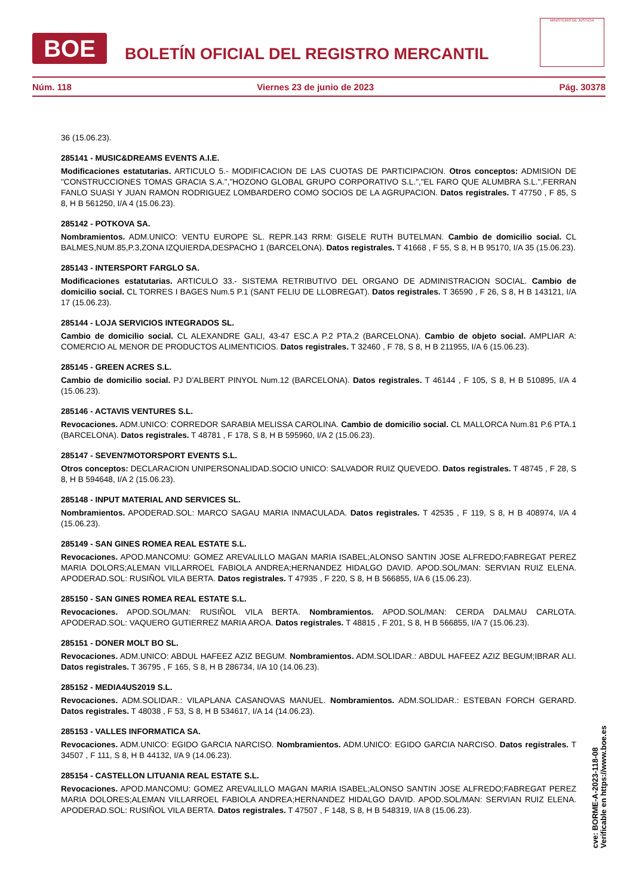BOE
BOLETÍN OFICIAL DEL REGISTRO MERCANTIL
MINISTERIO DE JUSTICIA
Núm. 118 Viernes 23 de junio de 2023 Pág. 30378
36 (15.06.23).
285141 - MUSIC&DREAMS EVENTS A.I.E.
Modificaciones estatutarias. ARTICULO 5.- MODIFICACION DE LAS CUOTAS DE PARTICIPACION. Otros conceptos: ADMISION DE "CONSTRUCCIONES TOMAS GRACIA S.A.","HOZONO GLOBAL GRUPO CORPORATIVO S.L.","EL FARO QUE ALUMBRA S.L.",FERRAN FANLO SUASI Y JUAN RAMON RODRIGUEZ LOMBARDERO COMO SOCIOS DE LA AGRUPACION. Datos registrales. T 47750 , F 85, S 8, H B 561250, I/A 4 (15.06.23).
285142 - POTKOVA SA.
Nombramientos. ADM.UNICO: VENTU EUROPE SL. REPR.143 RRM: GISELE RUTH BUTELMAN. Cambio de domicilio social. CL BALMES,NUM.85,P.3,ZONA IZQUIERDA,DESPACHO 1 (BARCELONA). Datos registrales. T 41668 , F 55, S 8, H B 95170, I/A 35 (15.06.23).
285143 - INTERSPORT FARGLO SA.
Modificaciones estatutarias. ARTICULO 33.- SISTEMA RETRIBUTIVO DEL ORGANO DE ADMINISTRACION SOCIAL. Cambio de domicilio social. CL TORRES I BAGES Num.5 P.1 (SANT FELIU DE LLOBREGAT). Datos registrales. T 36590 , F 26, S 8, H B 143121, I/A 17 (15.06.23).
285144 - LOJA SERVICIOS INTEGRADOS SL.
Cambio de domicilio social. CL ALEXANDRE GALI, 43-47 ESC.A P.2 PTA.2 (BARCELONA). Cambio de objeto social. AMPLIAR A: COMERCIO AL MENOR DE PRODUCTOS ALIMENTICIOS. Datos registrales. T 32460 , F 78, S 8, H B 211955, I/A 6 (15.06.23).
285145 - GREEN ACRES S.L.
Cambio de domicilio social. PJ D'ALBERT PINYOL Num.12 (BARCELONA). Datos registrales. T 46144 , F 105, S 8, H B 510895, I/A 4 (15.06.23).
285146 - ACTAVIS VENTURES S.L.
Revocaciones. ADM.UNICO: CORREDOR SARABIA MELISSA CAROLINA. Cambio de domicilio social. CL MALLORCA Num.81 P.6 PTA.1 (BARCELONA). Datos registrales. T 48781 , F 178, S 8, H B 595960, I/A 2 (15.06.23).
285147 - SEVEN7MOTORSPORT EVENTS S.L.
Otros conceptos: DECLARACION UNIPERSONALIDAD.SOCIO UNICO: SALVADOR RUIZ QUEVEDO. Datos registrales. T 48745 , F 28, S 8, H B 594648, I/A 2 (15.06.23).
285148 - INPUT MATERIAL AND SERVICES SL.
Nombramientos. APODERAD.SOL: MARCO SAGAU MARIA INMACULADA. Datos registrales. T 42535 , F 119, S 8, H B 408974, I/A 4 (15.06.23).
285149 - SAN GINES ROMEA REAL ESTATE S.L.
Revocaciones. APOD.MANCOMU: GOMEZ AREVALILLO MAGAN MARIA ISABEL;ALONSO SANTIN JOSE ALFREDO;FABREGAT PEREZ MARIA DOLORS;ALEMAN VILLARROEL FABIOLA ANDREA;HERNANDEZ HIDALGO DAVID. APOD.SOL/MAN: SERVIAN RUIZ ELENA. APODERAD.SOL: RUSIÑOL VILA BERTA. Datos registrales. T 47935 , F 220, S 8, H B 566855, I/A 6 (15.06.23).
285150 - SAN GINES ROMEA REAL ESTATE S.L.
Revocaciones. APOD.SOL/MAN: RUSIÑOL VILA BERTA. Nombramientos. APOD.SOL/MAN: CERDA DALMAU CARLOTA. APODERAD.SOL: VAQUERO GUTIERREZ MARIA AROA. Datos registrales. T 48815 , F 201, S 8, H B 566855, I/A 7 (15.06.23).
285151 - DONER MOLT BO SL.
Revocaciones. ADM.UNICO: ABDUL HAFEEZ AZIZ BEGUM. Nombramientos. ADM.SOLIDAR.: ABDUL HAFEEZ AZIZ BEGUM;IBRAR ALI. Datos registrales. T 36795 , F 165, S 8, H B 286734, I/A 10 (14.06.23).
285152 - MEDIA4US2019 S.L.
Revocaciones. ADM.SOLIDAR.: VILAPLANA CASANOVAS MANUEL. Nombramientos. ADM.SOLIDAR.: ESTEBAN FORCH GERARD. Datos registrales. T 48038 , F 53, S 8, H B 534617, I/A 14 (14.06.23).
285153 - VALLES INFORMATICA SA.
Revocaciones. ADM.UNICO: EGIDO GARCIA NARCISO. Nombramientos. ADM.UNICO: EGIDO GARCIA NARCISO. Datos registrales. T 34507 , F 111, S 8, H B 44132, I/A 9 (14.06.23).
285154 - CASTELLON LITUANIA REAL ESTATE S.L.
Revocaciones. APOD.MANCOMU: GOMEZ AREVALILLO MAGAN MARIA ISABEL;ALONSO SANTIN JOSE ALFREDO;FABREGAT PEREZ MARIA DOLORES;ALEMAN VILLARROEL FABIOLA ANDREA;HERNANDEZ HIDALGO DAVID. APOD.SOL/MAN: SERVIAN RUIZ ELENA. APODERAD.SOL: RUSIÑOL VILA BERTA. Datos registrales. T 47507 , F 148, S 8, H B 548319, I/A 8 (15.06.23).
cve: BORME-A-2023-118-08
Verificable en https://www.boe.es